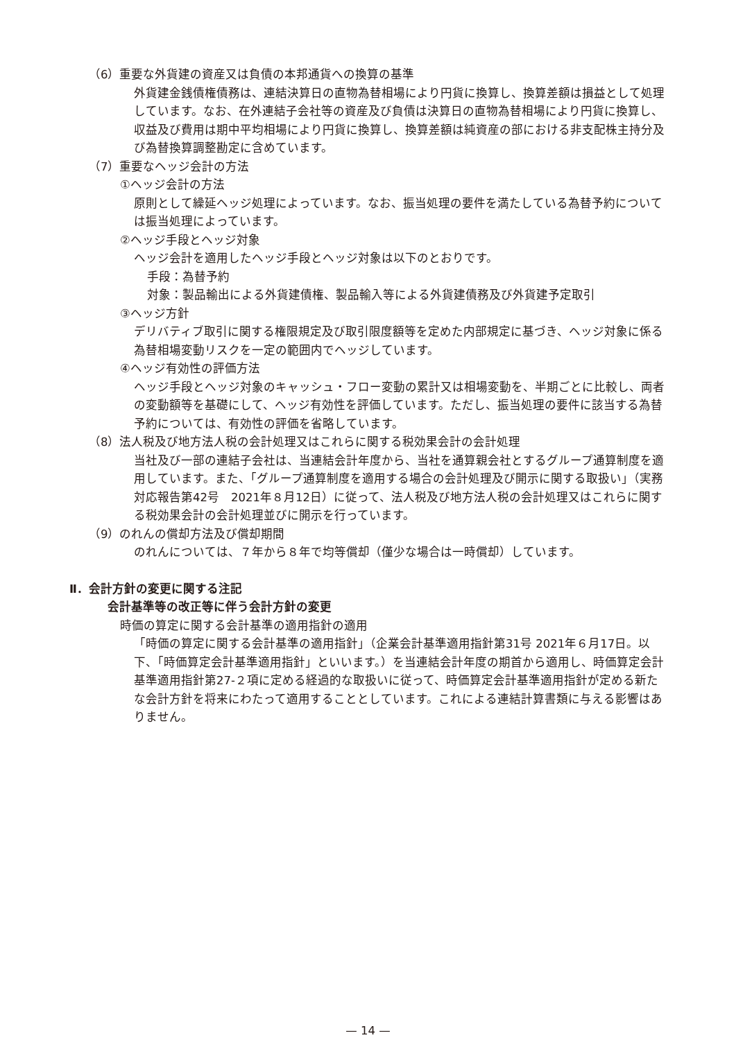（6）重要な外貨建の資産又は負債の本邦通貨への換算の基準
外貨建金銭債権債務は、連結決算日の直物為替相場により円貨に換算し、換算差額は損益として処理しています。なお、在外連結子会社等の資産及び負債は決算日の直物為替相場により円貨に換算し、収益及び費用は期中平均相場により円貨に換算し、換算差額は純資産の部における非支配株主持分及び為替換算調整勘定に含めています。
（7）重要なヘッジ会計の方法
①ヘッジ会計の方法
原則として繰延ヘッジ処理によっています。なお、振当処理の要件を満たしている為替予約については振当処理によっています。
②ヘッジ手段とヘッジ対象
ヘッジ会計を適用したヘッジ手段とヘッジ対象は以下のとおりです。
手段：為替予約
対象：製品輸出による外貨建債権、製品輸入等による外貨建債務及び外貨建予定取引
③ヘッジ方針
デリバティブ取引に関する権限規定及び取引限度額等を定めた内部規定に基づき、ヘッジ対象に係る為替相場変動リスクを一定の範囲内でヘッジしています。
④ヘッジ有効性の評価方法
ヘッジ手段とヘッジ対象のキャッシュ・フロー変動の累計又は相場変動を、半期ごとに比較し、両者の変動額等を基礎にして、ヘッジ有効性を評価しています。ただし、振当処理の要件に該当する為替予約については、有効性の評価を省略しています。
（8）法人税及び地方法人税の会計処理又はこれらに関する税効果会計の会計処理
当社及び一部の連結子会社は、当連結会計年度から、当社を通算親会社とするグループ通算制度を適用しています。また、「グループ通算制度を適用する場合の会計処理及び開示に関する取扱い」（実務対応報告第42号　2021年８月12日）に従って、法人税及び地方法人税の会計処理又はこれらに関する税効果会計の会計処理並びに開示を行っています。
（9）のれんの償却方法及び償却期間
のれんについては、７年から８年で均等償却（僅少な場合は一時償却）しています。
Ⅱ．会計方針の変更に関する注記
会計基準等の改正等に伴う会計方針の変更
時価の算定に関する会計基準の適用指針の適用
「時価の算定に関する会計基準の適用指針」（企業会計基準適用指針第31号 2021年６月17日。以下、「時価算定会計基準適用指針」といいます。）を当連結会計年度の期首から適用し、時価算定会計基準適用指針第27-２項に定める経過的な取扱いに従って、時価算定会計基準適用指針が定める新たな会計方針を将来にわたって適用することとしています。これによる連結計算書類に与える影響はありません。
— 14 —